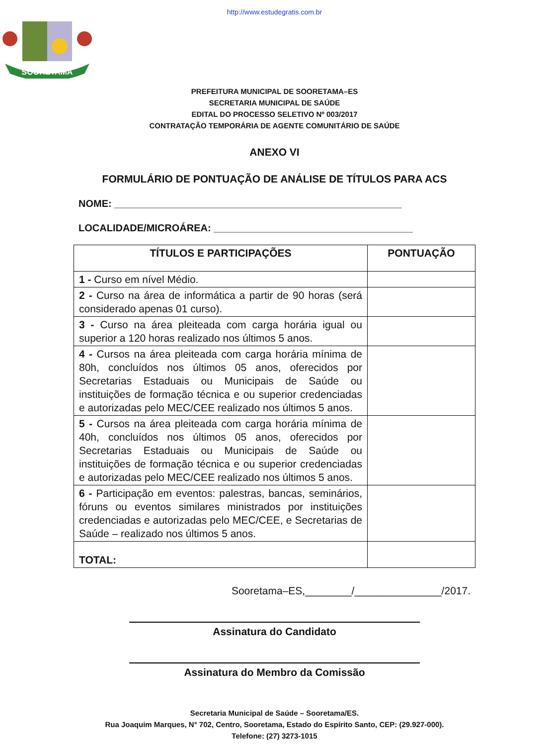http://www.estudegratis.com.br
SOORETAMA
PREFEITURA MUNICIPAL DE SOORETAMA–ES
SECRETARIA MUNICIPAL DE SAÚDE
EDITAL DO PROCESSO SELETIVO Nº 003/2017
CONTRATAÇÃO TEMPORÁRIA DE AGENTE COMUNITÁRIO DE SAÚDE
ANEXO VI
FORMULÁRIO DE PONTUAÇÃO DE ANÁLISE DE TÍTULOS PARA ACS
NOME: ____________________________________________________
LOCALIDADE/MICROÁREA: ____________________________________
| TÍTULOS E PARTICIPAÇÕES | PONTUAÇÃO |
| --- | --- |
| 1 - Curso em nível Médio. | |
| 2 - Curso na área de informática a partir de 90 horas (será considerado apenas 01 curso). | |
| 3 - Curso na área pleiteada com carga horária igual ou superior a 120 horas realizado nos últimos 5 anos. | |
| 4 - Cursos na área pleiteada com carga horária mínima de 80h, concluídos nos últimos 05 anos, oferecidos por Secretarias Estaduais ou Municipais de Saúde ou instituições de formação técnica e ou superior credenciadas e autorizadas pelo MEC/CEE realizado nos últimos 5 anos. | |
| 5 - Cursos na área pleiteada com carga horária mínima de 40h, concluídos nos últimos 05 anos, oferecidos por Secretarias Estaduais ou Municipais de Saúde ou instituições de formação técnica e ou superior credenciadas e autorizadas pelo MEC/CEE realizado nos últimos 5 anos. | |
| 6 - Participação em eventos: palestras, bancas, seminários, fóruns ou eventos similares ministrados por instituições credenciadas e autorizadas pelo MEC/CEE, e Secretarias de Saúde – realizado nos últimos 5 anos. | |
| TOTAL: | |
Sooretama–ES,________/_______________/2017.
Assinatura do Candidato
Assinatura do Membro da Comissão
Secretaria Municipal de Saúde – Sooretama/ES.
Rua Joaquim Marques, N° 702, Centro, Sooretama, Estado do Espírito Santo, CEP: (29.927-000).
Telefone: (27) 3273-1015